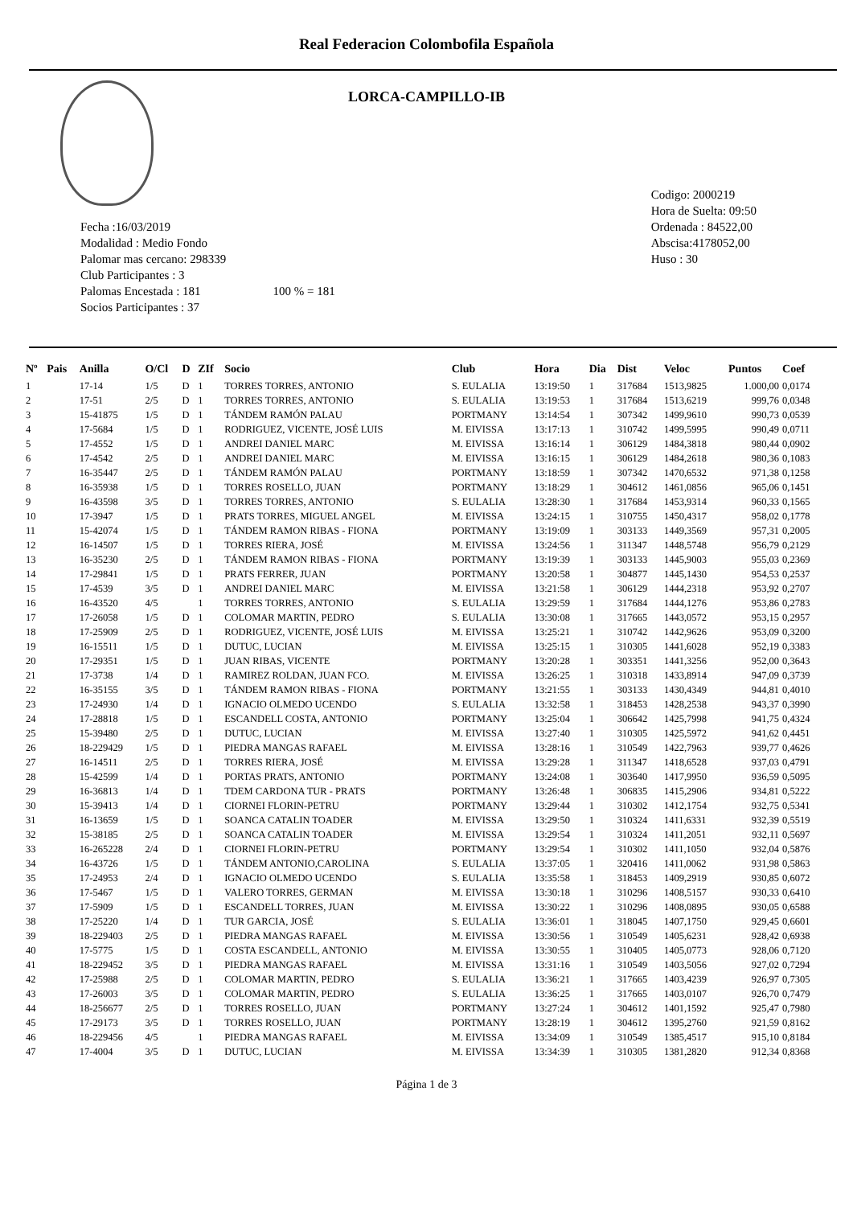Real Federacion Colombofila Española
LORCA-CAMPILLO-IB
Fecha :16/03/2019
Modalidad : Medio Fondo
Palomar mas cercano: 298339
Club Participantes : 3
Palomas Encestada : 181 100 % = 181
Socios Participantes : 37
Codigo: 2000219
Hora de Suelta: 09:50
Ordenada : 84522,00
Abscisa:4178052,00
Huso : 30
| Nº | Pais | Anilla | O/Cl | D | ZIf | Socio | Club | Hora | Dia | Dist | Veloc | Puntos | Coef |
| --- | --- | --- | --- | --- | --- | --- | --- | --- | --- | --- | --- | --- | --- |
| 1 | | 17-14 | 1/5 | D | 1 | TORRES TORRES, ANTONIO | S. EULALIA | 13:19:50 | 1 | 317684 | 1513,9825 | 1.000,00 | 0,0174 |
| 2 | | 17-51 | 2/5 | D | 1 | TORRES TORRES, ANTONIO | S. EULALIA | 13:19:53 | 1 | 317684 | 1513,6219 | 999,76 | 0,0348 |
| 3 | | 15-41875 | 1/5 | D | 1 | TÁNDEM RAMÓN PALAU | PORTMANY | 13:14:54 | 1 | 307342 | 1499,9610 | 990,73 | 0,0539 |
| 4 | | 17-5684 | 1/5 | D | 1 | RODRIGUEZ, VICENTE, JOSÉ LUIS | M. EIVISSA | 13:17:13 | 1 | 310742 | 1499,5995 | 990,49 | 0,0711 |
| 5 | | 17-4552 | 1/5 | D | 1 | ANDREI DANIEL MARC | M. EIVISSA | 13:16:14 | 1 | 306129 | 1484,3818 | 980,44 | 0,0902 |
| 6 | | 17-4542 | 2/5 | D | 1 | ANDREI DANIEL MARC | M. EIVISSA | 13:16:15 | 1 | 306129 | 1484,2618 | 980,36 | 0,1083 |
| 7 | | 16-35447 | 2/5 | D | 1 | TÁNDEM RAMÓN PALAU | PORTMANY | 13:18:59 | 1 | 307342 | 1470,6532 | 971,38 | 0,1258 |
| 8 | | 16-35938 | 1/5 | D | 1 | TORRES ROSELLO, JUAN | PORTMANY | 13:18:29 | 1 | 304612 | 1461,0856 | 965,06 | 0,1451 |
| 9 | | 16-43598 | 3/5 | D | 1 | TORRES TORRES, ANTONIO | S. EULALIA | 13:28:30 | 1 | 317684 | 1453,9314 | 960,33 | 0,1565 |
| 10 | | 17-3947 | 1/5 | D | 1 | PRATS TORRES, MIGUEL ANGEL | M. EIVISSA | 13:24:15 | 1 | 310755 | 1450,4317 | 958,02 | 0,1778 |
| 11 | | 15-42074 | 1/5 | D | 1 | TÁNDEM RAMON RIBAS - FIONA | PORTMANY | 13:19:09 | 1 | 303133 | 1449,3569 | 957,31 | 0,2005 |
| 12 | | 16-14507 | 1/5 | D | 1 | TORRES RIERA, JOSÉ | M. EIVISSA | 13:24:56 | 1 | 311347 | 1448,5748 | 956,79 | 0,2129 |
| 13 | | 16-35230 | 2/5 | D | 1 | TÁNDEM RAMON RIBAS - FIONA | PORTMANY | 13:19:39 | 1 | 303133 | 1445,9003 | 955,03 | 0,2369 |
| 14 | | 17-29841 | 1/5 | D | 1 | PRATS FERRER, JUAN | PORTMANY | 13:20:58 | 1 | 304877 | 1445,1430 | 954,53 | 0,2537 |
| 15 | | 17-4539 | 3/5 | D | 1 | ANDREI DANIEL MARC | M. EIVISSA | 13:21:58 | 1 | 306129 | 1444,2318 | 953,92 | 0,2707 |
| 16 | | 16-43520 | 4/5 | | 1 | TORRES TORRES, ANTONIO | S. EULALIA | 13:29:59 | 1 | 317684 | 1444,1276 | 953,86 | 0,2783 |
| 17 | | 17-26058 | 1/5 | D | 1 | COLOMAR MARTIN, PEDRO | S. EULALIA | 13:30:08 | 1 | 317665 | 1443,0572 | 953,15 | 0,2957 |
| 18 | | 17-25909 | 2/5 | D | 1 | RODRIGUEZ, VICENTE, JOSÉ LUIS | M. EIVISSA | 13:25:21 | 1 | 310742 | 1442,9626 | 953,09 | 0,3200 |
| 19 | | 16-15511 | 1/5 | D | 1 | DUTUC, LUCIAN | M. EIVISSA | 13:25:15 | 1 | 310305 | 1441,6028 | 952,19 | 0,3383 |
| 20 | | 17-29351 | 1/5 | D | 1 | JUAN RIBAS, VICENTE | PORTMANY | 13:20:28 | 1 | 303351 | 1441,3256 | 952,00 | 0,3643 |
| 21 | | 17-3738 | 1/4 | D | 1 | RAMIREZ ROLDAN, JUAN FCO. | M. EIVISSA | 13:26:25 | 1 | 310318 | 1433,8914 | 947,09 | 0,3739 |
| 22 | | 16-35155 | 3/5 | D | 1 | TÁNDEM RAMON RIBAS - FIONA | PORTMANY | 13:21:55 | 1 | 303133 | 1430,4349 | 944,81 | 0,4010 |
| 23 | | 17-24930 | 1/4 | D | 1 | IGNACIO OLMEDO UCENDO | S. EULALIA | 13:32:58 | 1 | 318453 | 1428,2538 | 943,37 | 0,3990 |
| 24 | | 17-28818 | 1/5 | D | 1 | ESCANDELL COSTA, ANTONIO | PORTMANY | 13:25:04 | 1 | 306642 | 1425,7998 | 941,75 | 0,4324 |
| 25 | | 15-39480 | 2/5 | D | 1 | DUTUC, LUCIAN | M. EIVISSA | 13:27:40 | 1 | 310305 | 1425,5972 | 941,62 | 0,4451 |
| 26 | | 18-229429 | 1/5 | D | 1 | PIEDRA MANGAS RAFAEL | M. EIVISSA | 13:28:16 | 1 | 310549 | 1422,7963 | 939,77 | 0,4626 |
| 27 | | 16-14511 | 2/5 | D | 1 | TORRES RIERA, JOSÉ | M. EIVISSA | 13:29:28 | 1 | 311347 | 1418,6528 | 937,03 | 0,4791 |
| 28 | | 15-42599 | 1/4 | D | 1 | PORTAS PRATS, ANTONIO | PORTMANY | 13:24:08 | 1 | 303640 | 1417,9950 | 936,59 | 0,5095 |
| 29 | | 16-36813 | 1/4 | D | 1 | TDEM CARDONA TUR - PRATS | PORTMANY | 13:26:48 | 1 | 306835 | 1415,2906 | 934,81 | 0,5222 |
| 30 | | 15-39413 | 1/4 | D | 1 | CIORNEI FLORIN-PETRU | PORTMANY | 13:29:44 | 1 | 310302 | 1412,1754 | 932,75 | 0,5341 |
| 31 | | 16-13659 | 1/5 | D | 1 | SOANCA CATALIN TOADER | M. EIVISSA | 13:29:50 | 1 | 310324 | 1411,6331 | 932,39 | 0,5519 |
| 32 | | 15-38185 | 2/5 | D | 1 | SOANCA CATALIN TOADER | M. EIVISSA | 13:29:54 | 1 | 310324 | 1411,2051 | 932,11 | 0,5697 |
| 33 | | 16-265228 | 2/4 | D | 1 | CIORNEI FLORIN-PETRU | PORTMANY | 13:29:54 | 1 | 310302 | 1411,1050 | 932,04 | 0,5876 |
| 34 | | 16-43726 | 1/5 | D | 1 | TÁNDEM ANTONIO,CAROLINA | S. EULALIA | 13:37:05 | 1 | 320416 | 1411,0062 | 931,98 | 0,5863 |
| 35 | | 17-24953 | 2/4 | D | 1 | IGNACIO OLMEDO UCENDO | S. EULALIA | 13:35:58 | 1 | 318453 | 1409,2919 | 930,85 | 0,6072 |
| 36 | | 17-5467 | 1/5 | D | 1 | VALERO TORRES, GERMAN | M. EIVISSA | 13:30:18 | 1 | 310296 | 1408,5157 | 930,33 | 0,6410 |
| 37 | | 17-5909 | 1/5 | D | 1 | ESCANDELL TORRES, JUAN | M. EIVISSA | 13:30:22 | 1 | 310296 | 1408,0895 | 930,05 | 0,6588 |
| 38 | | 17-25220 | 1/4 | D | 1 | TUR GARCIA, JOSÉ | S. EULALIA | 13:36:01 | 1 | 318045 | 1407,1750 | 929,45 | 0,6601 |
| 39 | | 18-229403 | 2/5 | D | 1 | PIEDRA MANGAS RAFAEL | M. EIVISSA | 13:30:56 | 1 | 310549 | 1405,6231 | 928,42 | 0,6938 |
| 40 | | 17-5775 | 1/5 | D | 1 | COSTA ESCANDELL, ANTONIO | M. EIVISSA | 13:30:55 | 1 | 310405 | 1405,0773 | 928,06 | 0,7120 |
| 41 | | 18-229452 | 3/5 | D | 1 | PIEDRA MANGAS RAFAEL | M. EIVISSA | 13:31:16 | 1 | 310549 | 1403,5056 | 927,02 | 0,7294 |
| 42 | | 17-25988 | 2/5 | D | 1 | COLOMAR MARTIN, PEDRO | S. EULALIA | 13:36:21 | 1 | 317665 | 1403,4239 | 926,97 | 0,7305 |
| 43 | | 17-26003 | 3/5 | D | 1 | COLOMAR MARTIN, PEDRO | S. EULALIA | 13:36:25 | 1 | 317665 | 1403,0107 | 926,70 | 0,7479 |
| 44 | | 18-256677 | 2/5 | D | 1 | TORRES ROSELLO, JUAN | PORTMANY | 13:27:24 | 1 | 304612 | 1401,1592 | 925,47 | 0,7980 |
| 45 | | 17-29173 | 3/5 | D | 1 | TORRES ROSELLO, JUAN | PORTMANY | 13:28:19 | 1 | 304612 | 1395,2760 | 921,59 | 0,8162 |
| 46 | | 18-229456 | 4/5 | | 1 | PIEDRA MANGAS RAFAEL | M. EIVISSA | 13:34:09 | 1 | 310549 | 1385,4517 | 915,10 | 0,8184 |
| 47 | | 17-4004 | 3/5 | D | 1 | DUTUC, LUCIAN | M. EIVISSA | 13:34:39 | 1 | 310305 | 1381,2820 | 912,34 | 0,8368 |
Página 1 de 3